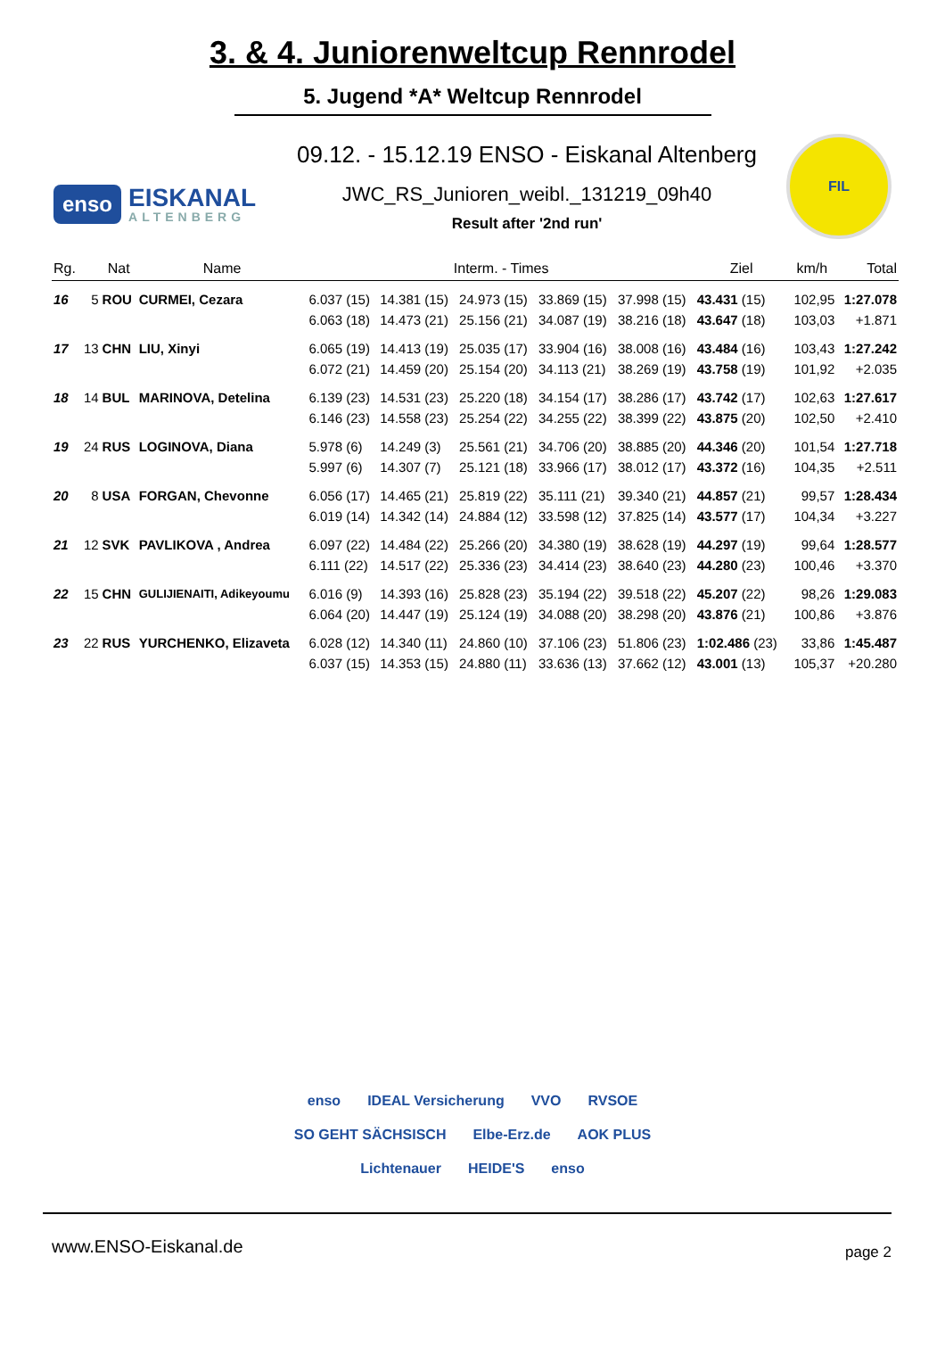3. & 4. Juniorenweltcup Rennrodel
5. Jugend *A* Weltcup Rennrodel
enso EISKANAL
ALTENBERG
09.12. - 15.12.19 ENSO - Eiskanal Altenberg
JWC_RS_Junioren_weibl._131219_09h40
Result after '2nd run'
FIL
| Rg. | | Nat | Name | Interm. - Times | | | | | Ziel | km/h | Total |
| --- | --- | --- | --- | --- | --- | --- | --- | --- | --- | --- | --- |
| 16 | 5 | ROU | CURMEI, Cezara | 6.037 (15) | 14.381 (15) | 24.973 (15) | 33.869 (15) | 37.998 (15) | 43.431 (15) | 102,95 | 1:27.078 |
| | | | | 6.063 (18) | 14.473 (21) | 25.156 (21) | 34.087 (19) | 38.216 (18) | 43.647 (18) | 103,03 | +1.871 |
| 17 | 13 | CHN | LIU, Xinyi | 6.065 (19) | 14.413 (19) | 25.035 (17) | 33.904 (16) | 38.008 (16) | 43.484 (16) | 103,43 | 1:27.242 |
| | | | | 6.072 (21) | 14.459 (20) | 25.154 (20) | 34.113 (21) | 38.269 (19) | 43.758 (19) | 101,92 | +2.035 |
| 18 | 14 | BUL | MARINOVA, Detelina | 6.139 (23) | 14.531 (23) | 25.220 (18) | 34.154 (17) | 38.286 (17) | 43.742 (17) | 102,63 | 1:27.617 |
| | | | | 6.146 (23) | 14.558 (23) | 25.254 (22) | 34.255 (22) | 38.399 (22) | 43.875 (20) | 102,50 | +2.410 |
| 19 | 24 | RUS | LOGINOVA, Diana | 5.978 (6) | 14.249 (3) | 25.561 (21) | 34.706 (20) | 38.885 (20) | 44.346 (20) | 101,54 | 1:27.718 |
| | | | | 5.997 (6) | 14.307 (7) | 25.121 (18) | 33.966 (17) | 38.012 (17) | 43.372 (16) | 104,35 | +2.511 |
| 20 | 8 | USA | FORGAN, Chevonne | 6.056 (17) | 14.465 (21) | 25.819 (22) | 35.111 (21) | 39.340 (21) | 44.857 (21) | 99,57 | 1:28.434 |
| | | | | 6.019 (14) | 14.342 (14) | 24.884 (12) | 33.598 (12) | 37.825 (14) | 43.577 (17) | 104,34 | +3.227 |
| 21 | 12 | SVK | PAVLIKOVA , Andrea | 6.097 (22) | 14.484 (22) | 25.266 (20) | 34.380 (19) | 38.628 (19) | 44.297 (19) | 99,64 | 1:28.577 |
| | | | | 6.111 (22) | 14.517 (22) | 25.336 (23) | 34.414 (23) | 38.640 (23) | 44.280 (23) | 100,46 | +3.370 |
| 22 | 15 | CHN | GULIJIENAITI, Adikeyoumu | 6.016 (9) | 14.393 (16) | 25.828 (23) | 35.194 (22) | 39.518 (22) | 45.207 (22) | 98,26 | 1:29.083 |
| | | | | 6.064 (20) | 14.447 (19) | 25.124 (19) | 34.088 (20) | 38.298 (20) | 43.876 (21) | 100,86 | +3.876 |
| 23 | 22 | RUS | YURCHENKO, Elizaveta | 6.028 (12) | 14.340 (11) | 24.860 (10) | 37.106 (23) | 51.806 (23) | 1:02.486 (23) | 33,86 | 1:45.487 |
| | | | | 6.037 (15) | 14.353 (15) | 24.880 (11) | 33.636 (13) | 37.662 (12) | 43.001 (13) | 105,37 | +20.280 |
enso IDEAL Versicherung VVO RVSOE SO GEHT SÄCHSISCH Elbe-Erz.de AOK PLUS Lichtenauer HEIDE'S enso
www.ENSO-Eiskanal.de page 2